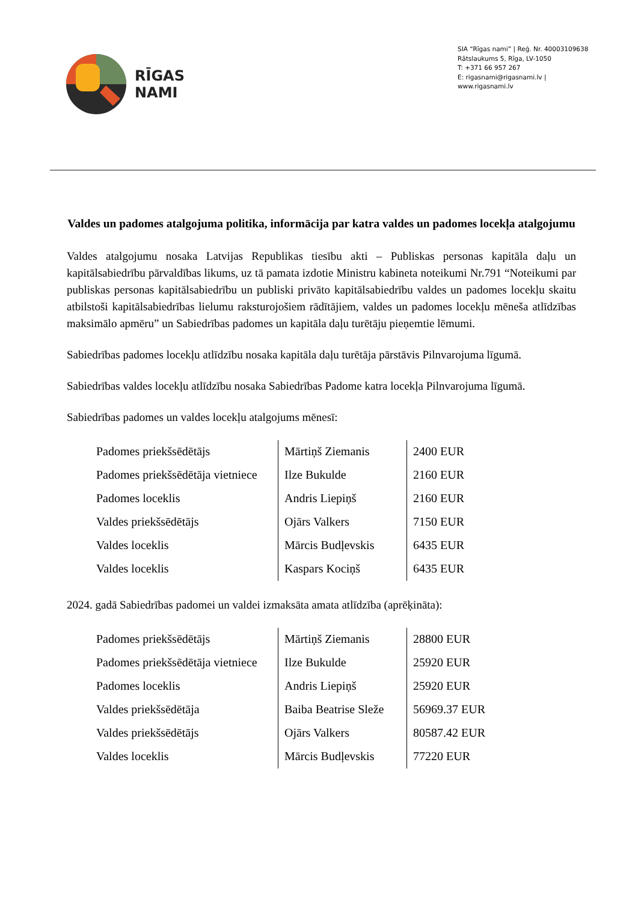RĪGAS
NAMI
SIA “Rīgas nami” | Reģ. Nr. 40003109638
Rātslaukums 5, Rīga, LV-1050
T: +371 66 957 267
E: rigasnami@rigasnami.lv | www.rigasnami.lv
Valdes un padomes atalgojuma politika, informācija par katra valdes un padomes locekļa atalgojumu
Valdes atalgojumu nosaka Latvijas Republikas tiesību akti – Publiskas personas kapitāla daļu un kapitālsabiedrību pārvaldības likums, uz tā pamata izdotie Ministru kabineta noteikumi Nr.791 “Noteikumi par publiskas personas kapitālsabiedrību un publiski privāto kapitālsabiedrību valdes un padomes locekļu skaitu atbilstoši kapitālsabiedrības lielumu raksturojošiem rādītājiem, valdes un padomes locekļu mēneša atlīdzības maksimālo apmēru” un Sabiedrības padomes un kapitāla daļu turētāju pieņemtie lēmumi.
Sabiedrības padomes locekļu atlīdzību nosaka kapitāla daļu turētāja pārstāvis Pilnvarojuma līgumā.
Sabiedrības valdes locekļu atlīdzību nosaka Sabiedrības Padome katra locekļa Pilnvarojuma līgumā.
Sabiedrības padomes un valdes locekļu atalgojums mēnesī:
| Padomes priekšsēdētājs | Mārtiņš Ziemanis | 2400 EUR |
| Padomes priekšsēdētāja vietniece | Ilze Bukulde | 2160 EUR |
| Padomes loceklis | Andris Liepiņš | 2160 EUR |
| Valdes priekšsēdētājs | Ojārs Valkers | 7150 EUR |
| Valdes loceklis | Mārcis Budļevskis | 6435 EUR |
| Valdes loceklis | Kaspars Kociņš | 6435 EUR |
2024. gadā Sabiedrības padomei un valdei izmaksāta amata atlīdzība (aprēķināta):
| Padomes priekšsēdētājs | Mārtiņš Ziemanis | 28800 EUR |
| Padomes priekšsēdētāja vietniece | Ilze Bukulde | 25920 EUR |
| Padomes loceklis | Andris Liepiņš | 25920 EUR |
| Valdes priekšsēdētāja | Baiba Beatrise Sleže | 56969.37 EUR |
| Valdes priekšsēdētājs | Ojārs Valkers | 80587.42 EUR |
| Valdes loceklis | Mārcis Budļevskis | 77220 EUR |